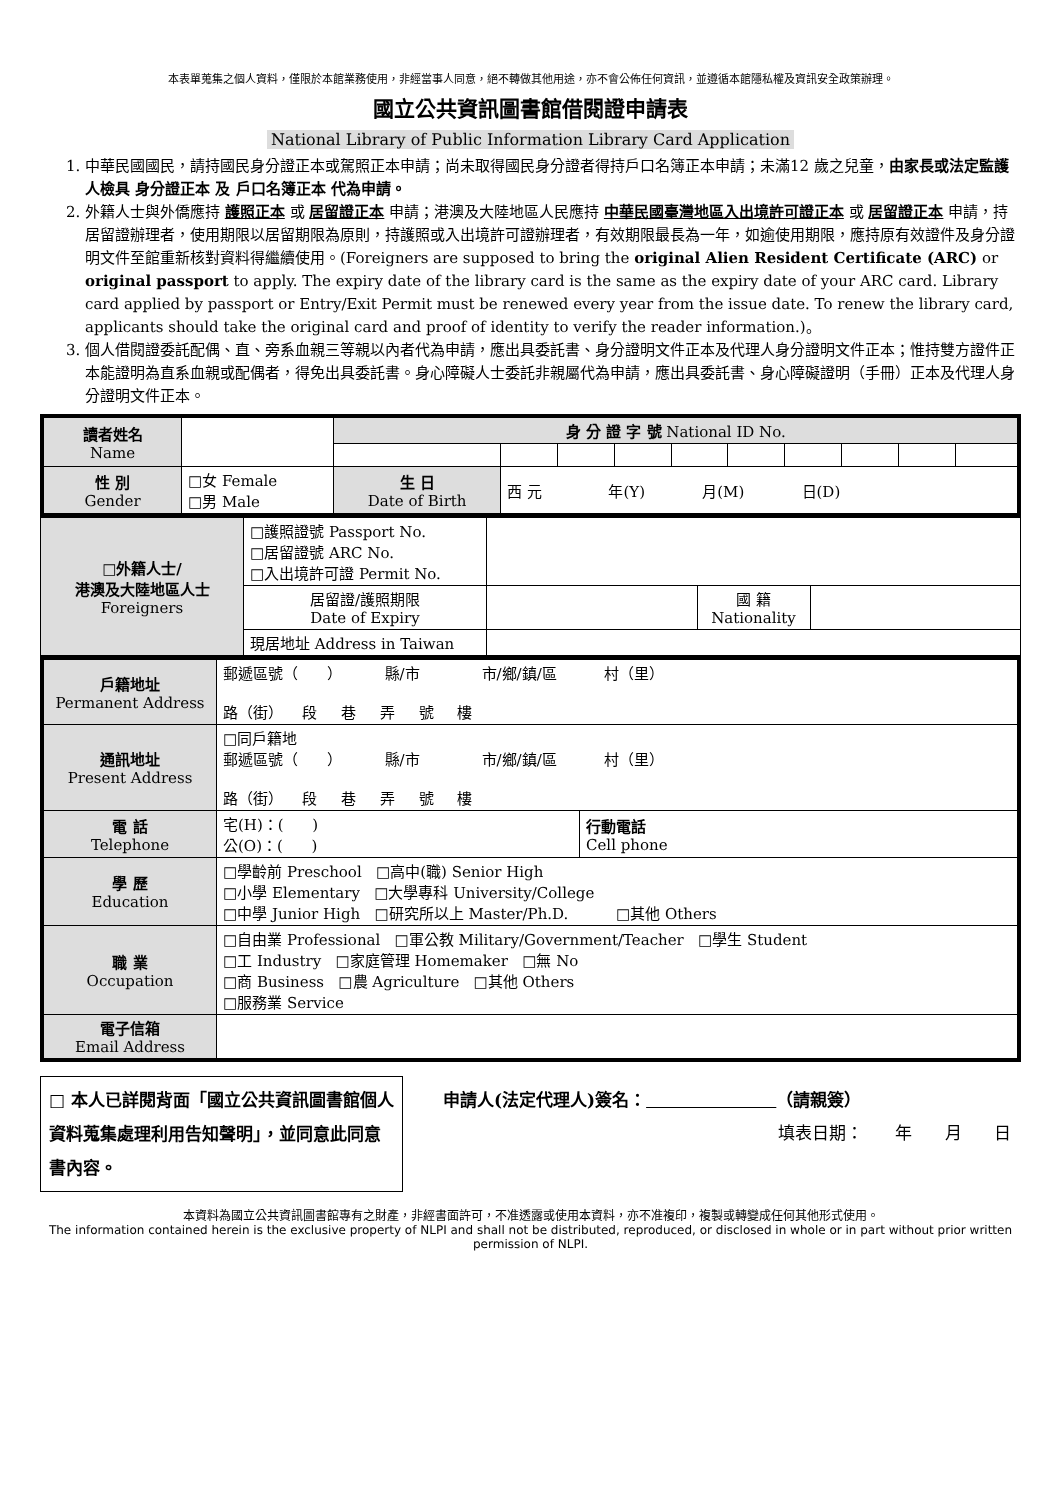本表單蒐集之個人資料，僅限於本館業務使用，非經當事人同意，絕不轉做其他用途，亦不會公佈任何資訊，並遵循本館隱私權及資訊安全政策辦理。
國立公共資訊圖書館借閱證申請表
National Library of Public Information Library Card Application
1. 中華民國國民，請持國民身分證正本或駕照正本申請；尚未取得國民身分證者得持戶口名簿正本申請；未滿12 歲之兒童，由家長或法定監護人檢具 身分證正本 及 戶口名簿正本 代為申請。
2. 外籍人士與外僑應持 護照正本 或 居留證正本 申請；港澳及大陸地區人民應持 中華民國臺灣地區入出境許可證正本 或 居留證正本 申請，持居留證辦理者，使用期限以居留期限為原則，持護照或入出境許可證辦理者，有效期限最長為一年，如逾使用期限，應持原有效證件及身分證明文件至館重新核對資料得繼續使用。(Foreigners are supposed to bring the original Alien Resident Certificate (ARC) or original passport to apply. The expiry date of the library card is the same as the expiry date of your ARC card. Library card applied by passport or Entry/Exit Permit must be renewed every year from the issue date. To renew the library card, applicants should take the original card and proof of identity to verify the reader information.)。
3. 個人借閱證委託配偶、直、旁系血親三等親以內者代為申請，應出具委託書、身分證明文件正本及代理人身分證明文件正本；惟持雙方證件正本能證明為直系血親或配偶者，得免出具委託書。身心障礙人士委託非親屬代為申請，應出具委託書、身心障礙證明（手冊）正本及代理人身分證明文件正本。
| 讀者姓名 Name | | 身 分 證 字 號 National ID No. | | | | | | | | | |
| 性 別 Gender | □女 Female □男 Male | 生 日 Date of Birth | 西 元 年(Y) 月(M) 日(D) | | | | | | | | |
| □外籍人士/ 港澳及大陸地區人士 Foreigners | □護照證號 Passport No. □居留證號 ARC No. □入出境許可證 Permit No. | | | |
| | 居留證/護照期限 Date of Expiry | | 國 籍 Nationality | |
| | 現居地址 Address in Taiwan | | | |
| 戶籍地址 Permanent Address | 郵遞區號（ ） 縣/市 市/鄉/鎮/區 村（里） 路（街） 段 巷 弄 號 樓 | |
| 通訊地址 Present Address | □同戶籍地 郵遞區號（ ） 縣/市 市/鄉/鎮/區 村（里） 路（街） 段 巷 弄 號 樓 | |
| 電 話 Telephone | 宅(H)：( ) 公(O)：( ) | 行動電話 Cell phone |
| 學 歷 Education | □學齡前 Preschool □高中(職) Senior High □小學 Elementary □大學專科 University/College □中學 Junior High □研究所以上 Master/Ph.D. □其他 Others | |
| 職 業 Occupation | □自由業 Professional □軍公教 Military/Government/Teacher □學生 Student □工 Industry □家庭管理 Homemaker □無 No □商 Business □農 Agriculture □其他 Others □服務業 Service | |
| 電子信箱 Email Address | | |
□ 本人已詳閱背面「國立公共資訊圖書館個人資料蒐集處理利用告知聲明」，並同意此同意書內容。
申請人(法定代理人)簽名： （請親簽）
填表日期： 年 月 日
本資料為國立公共資訊圖書館專有之財產，非經書面許可，不准透露或使用本資料，亦不准複印，複製或轉變成任何其他形式使用。
The information contained herein is the exclusive property of NLPI and shall not be distributed, reproduced, or disclosed in whole or in part without prior written permission of NLPI.